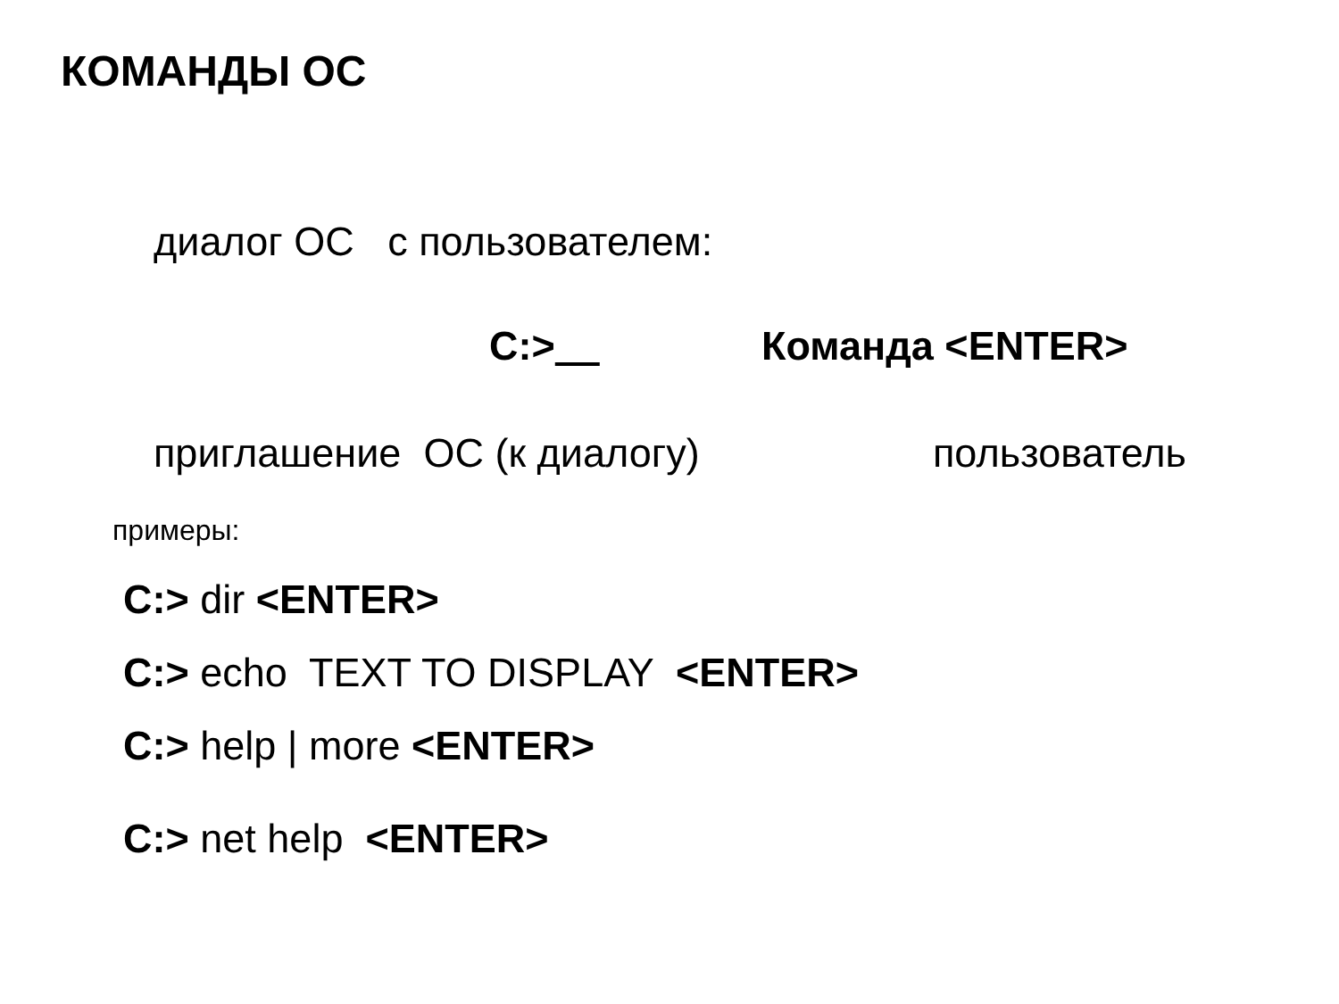КОМАНДЫ ОС
диалог ОС с пользователем:
С:>
Команда <ENTER>
приглашение ОС (к диалогу)
пользователь
примеры:
С:> dir <ENTER>
С:> echo TEXT TO DISPLAY <ENTER>
С:> help | more <ENTER>
С:> net help <ENTER>